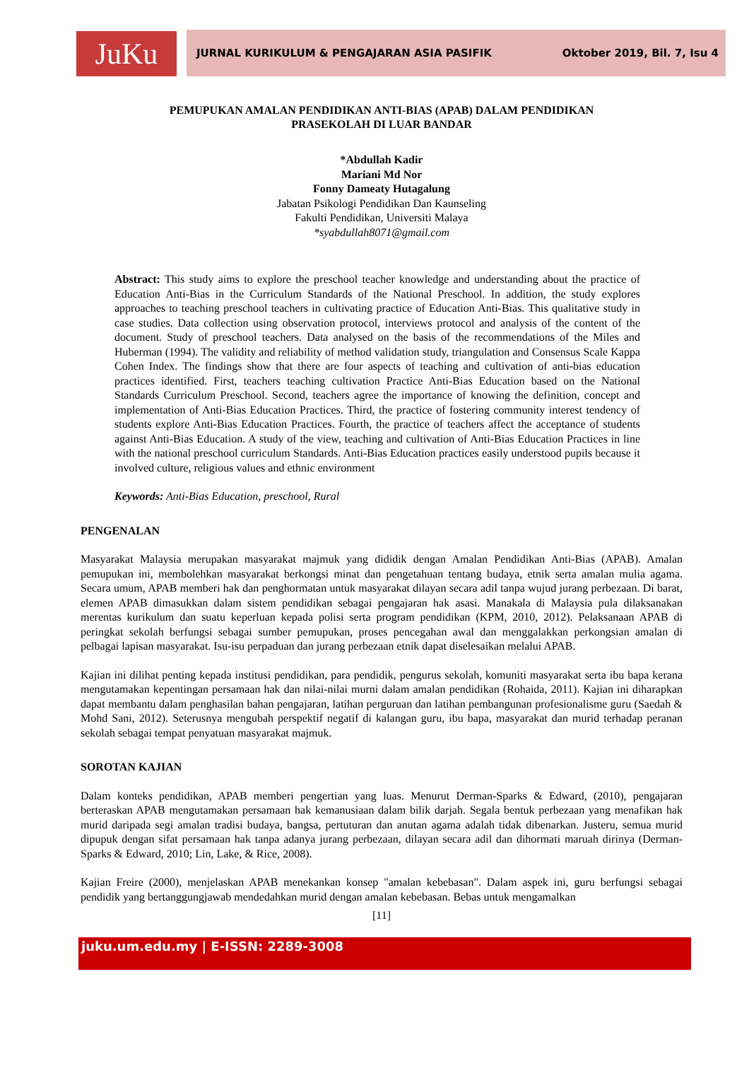JuKu
JURNAL KURIKULUM & PENGAJARAN ASIA PASIFIK Oktober 2019, Bil. 7, Isu 4
PEMUPUKAN AMALAN PENDIDIKAN ANTI-BIAS (APAB) DALAM PENDIDIKAN
PRASEKOLAH DI LUAR BANDAR
*Abdullah Kadir
Mariani Md Nor
Fonny Dameaty Hutagalung
Jabatan Psikologi Pendidikan Dan Kaunseling
Fakulti Pendidikan, Universiti Malaya
*syabdullah8071@gmail.com
Abstract: This study aims to explore the preschool teacher knowledge and understanding about the practice of Education Anti-Bias in the Curriculum Standards of the National Preschool. In addition, the study explores approaches to teaching preschool teachers in cultivating practice of Education Anti-Bias. This qualitative study in case studies. Data collection using observation protocol, interviews protocol and analysis of the content of the document. Study of preschool teachers. Data analysed on the basis of the recommendations of the Miles and Huberman (1994). The validity and reliability of method validation study, triangulation and Consensus Scale Kappa Cohen Index. The findings show that there are four aspects of teaching and cultivation of anti-bias education practices identified. First, teachers teaching cultivation Practice Anti-Bias Education based on the National Standards Curriculum Preschool. Second, teachers agree the importance of knowing the definition, concept and implementation of Anti-Bias Education Practices. Third, the practice of fostering community interest tendency of students explore Anti-Bias Education Practices. Fourth, the practice of teachers affect the acceptance of students against Anti-Bias Education. A study of the view, teaching and cultivation of Anti-Bias Education Practices in line with the national preschool curriculum Standards. Anti-Bias Education practices easily understood pupils because it involved culture, religious values and ethnic environment
Keywords: Anti-Bias Education, preschool, Rural
PENGENALAN
Masyarakat Malaysia merupakan masyarakat majmuk yang dididik dengan Amalan Pendidikan Anti-Bias (APAB). Amalan pemupukan ini, membolehkan masyarakat berkongsi minat dan pengetahuan tentang budaya, etnik serta amalan mulia agama. Secara umum, APAB memberi hak dan penghormatan untuk masyarakat dilayan secara adil tanpa wujud jurang perbezaan. Di barat, elemen APAB dimasukkan dalam sistem pendidikan sebagai pengajaran hak asasi. Manakala di Malaysia pula dilaksanakan merentas kurikulum dan suatu keperluan kepada polisi serta program pendidikan (KPM, 2010, 2012). Pelaksanaan APAB di peringkat sekolah berfungsi sebagai sumber pemupukan, proses pencegahan awal dan menggalakkan perkongsian amalan di pelbagai lapisan masyarakat. Isu-isu perpaduan dan jurang perbezaan etnik dapat diselesaikan melalui APAB.
Kajian ini dilihat penting kepada institusi pendidikan, para pendidik, pengurus sekolah, komuniti masyarakat serta ibu bapa kerana mengutamakan kepentingan persamaan hak dan nilai-nilai murni dalam amalan pendidikan (Rohaida, 2011). Kajian ini diharapkan dapat membantu dalam penghasilan bahan pengajaran, latihan perguruan dan latihan pembangunan profesionalisme guru (Saedah & Mohd Sani, 2012). Seterusnya mengubah perspektif negatif di kalangan guru, ibu bapa, masyarakat dan murid terhadap peranan sekolah sebagai tempat penyatuan masyarakat majmuk.
SOROTAN KAJIAN
Dalam konteks pendidikan, APAB memberi pengertian yang luas. Menurut Derman-Sparks & Edward, (2010), pengajaran berteraskan APAB mengutamakan persamaan hak kemanusiaan dalam bilik darjah. Segala bentuk perbezaan yang menafikan hak murid daripada segi amalan tradisi budaya, bangsa, pertuturan dan anutan agama adalah tidak dibenarkan. Justeru, semua murid dipupuk dengan sifat persamaan hak tanpa adanya jurang perbezaan, dilayan secara adil dan dihormati maruah dirinya (Derman-Sparks & Edward, 2010; Lin, Lake, & Rice, 2008).
Kajian Freire (2000), menjelaskan APAB menekankan konsep "amalan kebebasan". Dalam aspek ini, guru berfungsi sebagai pendidik yang bertanggungjawab mendedahkan murid dengan amalan kebebasan. Bebas untuk mengamalkan
[11]
juku.um.edu.my | E-ISSN: 2289-3008